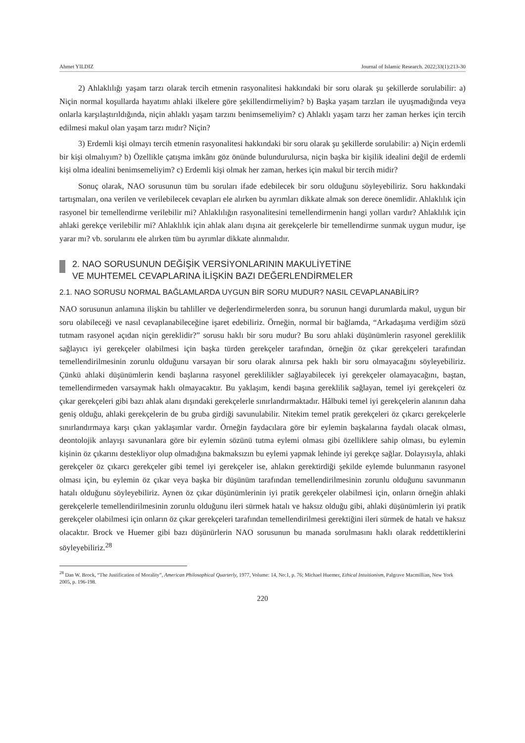Ahmet YILDIZ Journal of Islamic Research. 2022;33(1):213-30
2) Ahlaklılığı yaşam tarzı olarak tercih etmenin rasyonalitesi hakkındaki bir soru olarak şu şekillerde sorulabilir: a) Niçin normal koşullarda hayatımı ahlaki ilkelere göre şekillendirmeliyim? b) Başka yaşam tarzları ile uyuşmadığında veya onlarla karşılaştırıldığında, niçin ahlaklı yaşam tarzını benimsemeliyim? c) Ahlaklı yaşam tarzı her zaman herkes için tercih edilmesi makul olan yaşam tarzı mıdır? Niçin?
3) Erdemli kişi olmayı tercih etmenin rasyonalitesi hakkındaki bir soru olarak şu şekillerde sorulabilir: a) Niçin erdemli bir kişi olmalıyım? b) Özellikle çatışma imkânı göz önünde bulundurulursa, niçin başka bir kişilik idealini değil de erdemli kişi olma idealini benimsemeliyim? c) Erdemli kişi olmak her zaman, herkes için makul bir tercih midir?
Sonuç olarak, NAO sorusunun tüm bu soruları ifade edebilecek bir soru olduğunu söyleyebiliriz. Soru hakkındaki tartışmaları, ona verilen ve verilebilecek cevapları ele alırken bu ayrımları dikkate almak son derece önemlidir. Ahlaklılık için rasyonel bir temellendirme verilebilir mi? Ahlaklılığın rasyonalitesini temellendirmenin hangi yolları vardır? Ahlaklılık için ahlaki gerekçe verilebilir mi? Ahlaklılık için ahlak alanı dışına ait gerekçelerle bir temellendirme sunmak uygun mudur, işe yarar mı? vb. sorularını ele alırken tüm bu ayrımlar dikkate alınmalıdır.
2. NAO SORUSUNUN DEĞİŞİK VERSİYONLARININ MAKULİYETİNE
VE MUHTEMEL CEVAPLARINA İLİŞKİN BAZI DEĞERLENDİRMELER
2.1. NAO SORUSU NORMAL BAĞLAMLARDA UYGUN BİR SORU MUDUR? NASIL CEVAPLANABİLİR?
NAO sorusunun anlamına ilişkin bu tahliller ve değerlendirmelerden sonra, bu sorunun hangi durumlarda makul, uygun bir soru olabileceği ve nasıl cevaplanabileceğine işaret edebiliriz. Örneğin, normal bir bağlamda, “Arkadaşıma verdiğim sözü tutmam rasyonel açıdan niçin gereklidir?” sorusu haklı bir soru mudur? Bu soru ahlaki düşünümlerin rasyonel gereklilik sağlayıcı iyi gerekçeler olabilmesi için başka türden gerekçeler tarafından, örneğin öz çıkar gerekçeleri tarafından temellendirilmesinin zorunlu olduğunu varsayan bir soru olarak alınırsa pek haklı bir soru olmayacağını söyleyebiliriz. Çünkü ahlaki düşünümlerin kendi başlarına rasyonel gereklilikler sağlayabilecek iyi gerekçeler olamayacağını, baştan, temellendirmeden varsaymak haklı olmayacaktır. Bu yaklaşım, kendi başına gereklilik sağlayan, temel iyi gerekçeleri öz çıkar gerekçeleri gibi bazı ahlak alanı dışındaki gerekçelerle sınırlandırmaktadır. Hâlbuki temel iyi gerekçelerin alanının daha geniş olduğu, ahlaki gerekçelerin de bu gruba girdiği savunulabilir. Nitekim temel pratik gerekçeleri öz çıkarcı gerekçelerle sınırlandırmaya karşı çıkan yaklaşımlar vardır. Örneğin faydacılara göre bir eylemin başkalarına faydalı olacak olması, deontolojik anlayışı savunanlara göre bir eylemin sözünü tutma eylemi olması gibi özelliklere sahip olması, bu eylemin kişinin öz çıkarını destekliyor olup olmadığına bakmaksızın bu eylemi yapmak lehinde iyi gerekçe sağlar. Dolayısıyla, ahlaki gerekçeler öz çıkarcı gerekçeler gibi temel iyi gerekçeler ise, ahlakın gerektirdiği şekilde eylemde bulunmanın rasyonel olması için, bu eylemin öz çıkar veya başka bir düşünüm tarafından temellendirilmesinin zorunlu olduğunu savunmanın hatalı olduğunu söyleyebiliriz. Aynen öz çıkar düşünümlerinin iyi pratik gerekçeler olabilmesi için, onların örneğin ahlaki gerekçelerle temellendirilmesinin zorunlu olduğunu ileri sürmek hatalı ve haksız olduğu gibi, ahlaki düşünümlerin iyi pratik gerekçeler olabilmesi için onların öz çıkar gerekçeleri tarafından temellendirilmesi gerektiğini ileri sürmek de hatalı ve haksız olacaktır. Brock ve Huemer gibi bazı düşünürlerin NAO sorusunun bu manada sorulmasını haklı olarak reddettiklerini söyleyebiliriz.<sup>28</sup>
<sup>28</sup> Dan W. Brock, “The Justification of Morality”, American Philosophical Quarterly, 1977, Volume: 14, No:1, p. 76; Michael Huemer, Ethical Intuitionism, Palgrave Macmillian, New York 2005, p. 196-198.
220